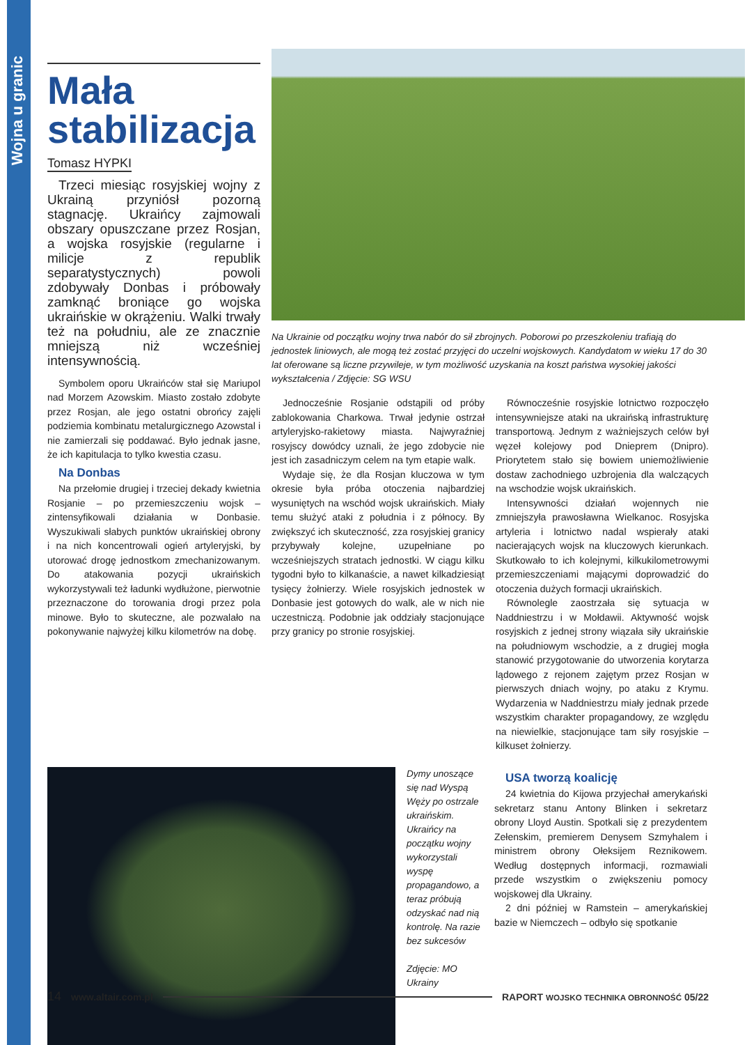Wojna u granic
Mała stabilizacja
Tomasz HYPKI
Trzeci miesiąc rosyjskiej wojny z Ukrainą przyniósł pozorną stagnację. Ukraińcy zajmowali obszary opuszczane przez Rosjan, a wojska rosyjskie (regularne i milicje z republik separatystycznych) powoli zdobywały Donbas i próbowały zamknąć broniące go wojska ukraińskie w okrążeniu. Walki trwały też na południu, ale ze znacznie mniejszą niż wcześniej intensywnością.
Symbolem oporu Ukraińców stał się Mariupol nad Morzem Azowskim. Miasto zostało zdobyte przez Rosjan, ale jego ostatni obrońcy zajęli podziemia kombinatu metalurgicznego Azowstal i nie zamierzali się poddawać. Było jednak jasne, że ich kapitulacja to tylko kwestia czasu.
Na Donbas
Na przełomie drugiej i trzeciej dekady kwietnia Rosjanie – po przemieszczeniu wojsk – zintensyfikowali działania w Donbasie. Wyszukiwali słabych punktów ukraińskiej obrony i na nich koncentrowali ogień artyleryjski, by utorować drogę jednostkom zmechanizowanym. Do atakowania pozycji ukraińskich wykorzystywali też ładunki wydłużone, pierwotnie przeznaczone do torowania drogi przez pola minowe. Było to skuteczne, ale pozwalało na pokonywanie najwyżej kilku kilometrów na dobę.
Na Ukrainie od początku wojny trwa nabór do sił zbrojnych. Poborowi po przeszkoleniu trafiają do jednostek liniowych, ale mogą też zostać przyjęci do uczelni wojskowych. Kandydatom w wieku 17 do 30 lat oferowane są liczne przywileje, w tym możliwość uzyskania na koszt państwa wysokiej jakości wykształcenia / Zdjęcie: SG WSU
Jednocześnie Rosjanie odstąpili od próby zablokowania Charkowa. Trwał jedynie ostrzał artyleryjsko-rakietowy miasta. Najwyraźniej rosyjscy dowódcy uznali, że jego zdobycie nie jest ich zasadniczym celem na tym etapie walk.
Wydaje się, że dla Rosjan kluczowa w tym okresie była próba otoczenia najbardziej wysuniętych na wschód wojsk ukraińskich. Miały temu służyć ataki z południa i z północy. By zwiększyć ich skuteczność, zza rosyjskiej granicy przybywały kolejne, uzupełniane po wcześniejszych stratach jednostki. W ciągu kilku tygodni było to kilkanaście, a nawet kilkadziesiąt tysięcy żołnierzy. Wiele rosyjskich jednostek w Donbasie jest gotowych do walk, ale w nich nie uczestniczą. Podobnie jak oddziały stacjonujące przy granicy po stronie rosyjskiej.
Równocześnie rosyjskie lotnictwo rozpoczęło intensywniejsze ataki na ukraińską infrastrukturę transportową. Jednym z ważniejszych celów był węzeł kolejowy pod Dnieprem (Dnipro). Priorytetem stało się bowiem uniemożliwienie dostaw zachodniego uzbrojenia dla walczących na wschodzie wojsk ukraińskich.
Intensywności działań wojennych nie zmniejszyła prawosławna Wielkanoc. Rosyjska artyleria i lotnictwo nadal wspierały ataki nacierających wojsk na kluczowych kierunkach. Skutkowało to ich kolejnymi, kilkukilometrowymi przemieszczeniami mającymi doprowadzić do otoczenia dużych formacji ukraińskich.
Równolegle zaostrzała się sytuacja w Naddniestrzu i w Mołdawii. Aktywność wojsk rosyjskich z jednej strony wiązała siły ukraińskie na południowym wschodzie, a z drugiej mogła stanowić przygotowanie do utworzenia korytarza lądowego z rejonem zajętym przez Rosjan w pierwszych dniach wojny, po ataku z Krymu. Wydarzenia w Naddniestrzu miały jednak przede wszystkim charakter propagandowy, ze względu na niewielkie, stacjonujące tam siły rosyjskie – kilkuset żołnierzy.
Dymy unoszące się nad Wyspą Węży po ostrzale ukraińskim. Ukraińcy na początku wojny wykorzystali wyspę propagandowo, a teraz próbują odzyskać nad nią kontrolę. Na razie bez sukcesów
Zdjęcie: MO Ukrainy
USA tworzą koalicję
24 kwietnia do Kijowa przyjechał amerykański sekretarz stanu Antony Blinken i sekretarz obrony Lloyd Austin. Spotkali się z prezydentem Zełenskim, premierem Denysem Szmyhalem i ministrem obrony Ołeksijem Reznikowem. Według dostępnych informacji, rozmawiali przede wszystkim o zwiększeniu pomocy wojskowej dla Ukrainy.
2 dni później w Ramstein – amerykańskiej bazie w Niemczech – odbyło się spotkanie
14 www.altair.com.pl RAPORT WOJSKO TECHNIKA OBRONNOŚĆ 05/22